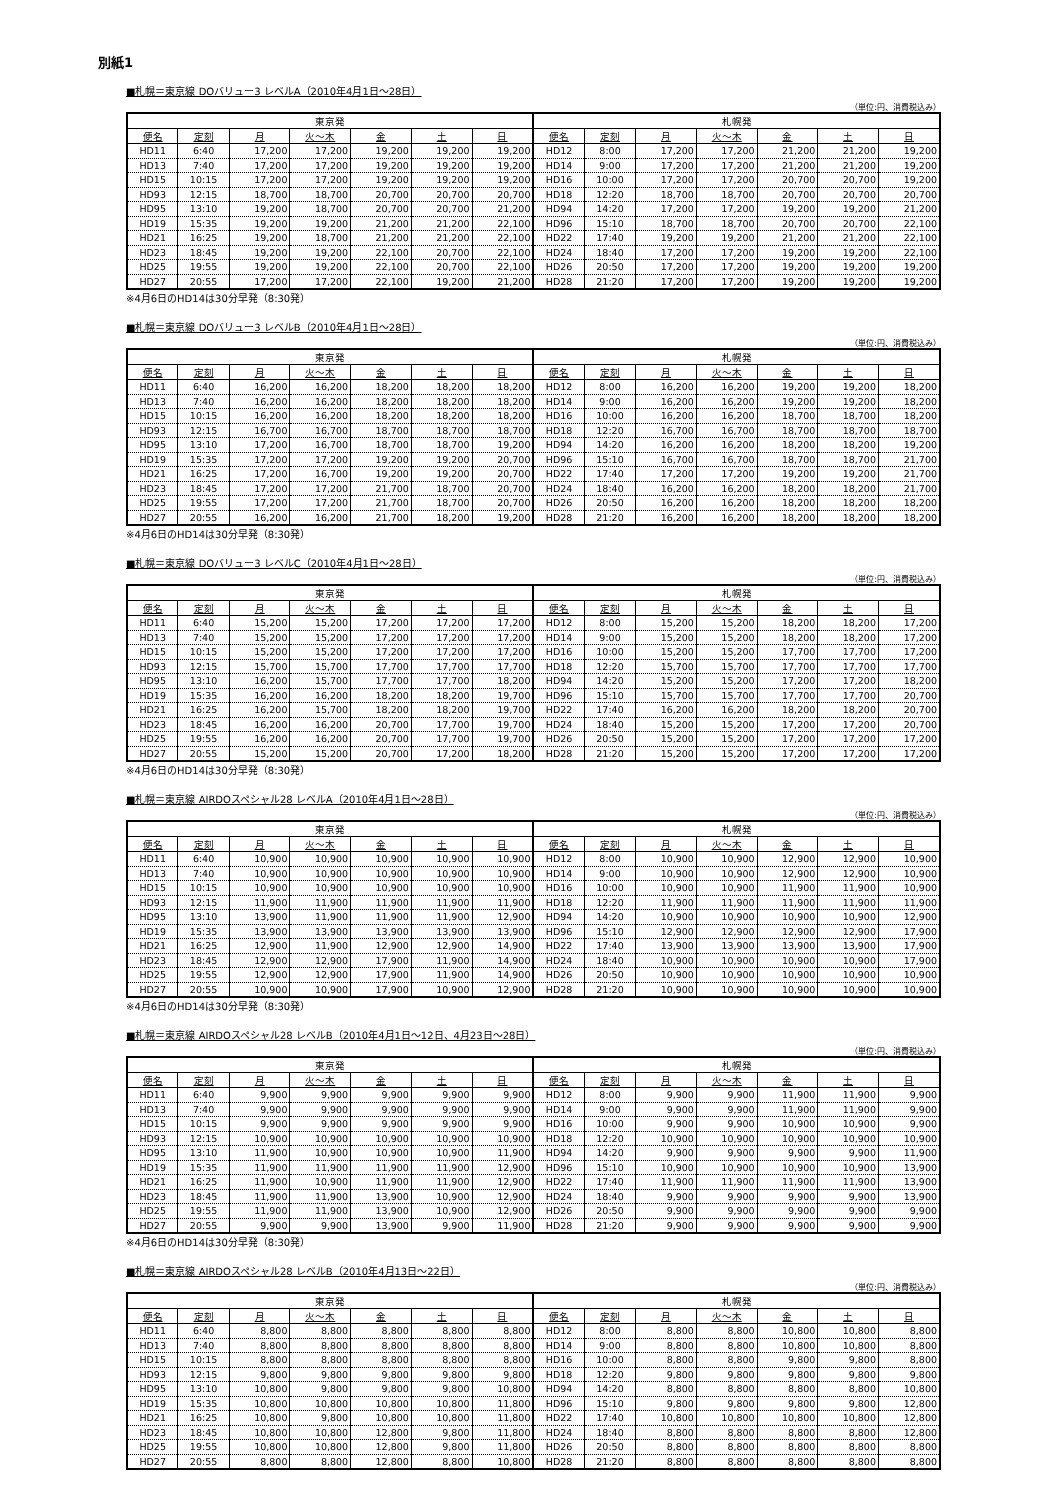別紙1
■札幌＝東京線 DOバリュー3 レベルA（2010年4月1日～28日）
（単位:円、消費税込み）
| 東京発 | | | | | | | 札幌発 | | | | | | |
| --- | --- | --- | --- | --- | --- | --- | --- | --- | --- | --- | --- | --- | --- |
| 便名 | 定刻 | 月 | 火～木 | 金 | 土 | 日 | 便名 | 定刻 | 月 | 火～木 | 金 | 土 | 日 |
| HD11 | 6:40 | 17,200 | 17,200 | 19,200 | 19,200 | 19,200 | HD12 | 8:00 | 17,200 | 17,200 | 21,200 | 21,200 | 19,200 |
| HD13 | 7:40 | 17,200 | 17,200 | 19,200 | 19,200 | 19,200 | HD14 | 9:00 | 17,200 | 17,200 | 21,200 | 21,200 | 19,200 |
| HD15 | 10:15 | 17,200 | 17,200 | 19,200 | 19,200 | 19,200 | HD16 | 10:00 | 17,200 | 17,200 | 20,700 | 20,700 | 19,200 |
| HD93 | 12:15 | 18,700 | 18,700 | 20,700 | 20,700 | 20,700 | HD18 | 12:20 | 18,700 | 18,700 | 20,700 | 20,700 | 20,700 |
| HD95 | 13:10 | 19,200 | 18,700 | 20,700 | 20,700 | 21,200 | HD94 | 14:20 | 17,200 | 17,200 | 19,200 | 19,200 | 21,200 |
| HD19 | 15:35 | 19,200 | 19,200 | 21,200 | 21,200 | 22,100 | HD96 | 15:10 | 18,700 | 18,700 | 20,700 | 20,700 | 22,100 |
| HD21 | 16:25 | 19,200 | 18,700 | 21,200 | 21,200 | 22,100 | HD22 | 17:40 | 19,200 | 19,200 | 21,200 | 21,200 | 22,100 |
| HD23 | 18:45 | 19,200 | 19,200 | 22,100 | 20,700 | 22,100 | HD24 | 18:40 | 17,200 | 17,200 | 19,200 | 19,200 | 22,100 |
| HD25 | 19:55 | 19,200 | 19,200 | 22,100 | 20,700 | 22,100 | HD26 | 20:50 | 17,200 | 17,200 | 19,200 | 19,200 | 19,200 |
| HD27 | 20:55 | 17,200 | 17,200 | 22,100 | 19,200 | 21,200 | HD28 | 21:20 | 17,200 | 17,200 | 19,200 | 19,200 | 19,200 |
※4月6日のHD14は30分早発（8:30発）
■札幌＝東京線 DOバリュー3 レベルB（2010年4月1日～28日）
（単位:円、消費税込み）
| 東京発 | | | | | | | 札幌発 | | | | | | |
| --- | --- | --- | --- | --- | --- | --- | --- | --- | --- | --- | --- | --- | --- |
| 便名 | 定刻 | 月 | 火～木 | 金 | 土 | 日 | 便名 | 定刻 | 月 | 火～木 | 金 | 土 | 日 |
| HD11 | 6:40 | 16,200 | 16,200 | 18,200 | 18,200 | 18,200 | HD12 | 8:00 | 16,200 | 16,200 | 19,200 | 19,200 | 18,200 |
| HD13 | 7:40 | 16,200 | 16,200 | 18,200 | 18,200 | 18,200 | HD14 | 9:00 | 16,200 | 16,200 | 19,200 | 19,200 | 18,200 |
| HD15 | 10:15 | 16,200 | 16,200 | 18,200 | 18,200 | 18,200 | HD16 | 10:00 | 16,200 | 16,200 | 18,700 | 18,700 | 18,200 |
| HD93 | 12:15 | 16,700 | 16,700 | 18,700 | 18,700 | 18,700 | HD18 | 12:20 | 16,700 | 16,700 | 18,700 | 18,700 | 18,700 |
| HD95 | 13:10 | 17,200 | 16,700 | 18,700 | 18,700 | 19,200 | HD94 | 14:20 | 16,200 | 16,200 | 18,200 | 18,200 | 19,200 |
| HD19 | 15:35 | 17,200 | 17,200 | 19,200 | 19,200 | 20,700 | HD96 | 15:10 | 16,700 | 16,700 | 18,700 | 18,700 | 21,700 |
| HD21 | 16:25 | 17,200 | 16,700 | 19,200 | 19,200 | 20,700 | HD22 | 17:40 | 17,200 | 17,200 | 19,200 | 19,200 | 21,700 |
| HD23 | 18:45 | 17,200 | 17,200 | 21,700 | 18,700 | 20,700 | HD24 | 18:40 | 16,200 | 16,200 | 18,200 | 18,200 | 21,700 |
| HD25 | 19:55 | 17,200 | 17,200 | 21,700 | 18,700 | 20,700 | HD26 | 20:50 | 16,200 | 16,200 | 18,200 | 18,200 | 18,200 |
| HD27 | 20:55 | 16,200 | 16,200 | 21,700 | 18,200 | 19,200 | HD28 | 21:20 | 16,200 | 16,200 | 18,200 | 18,200 | 18,200 |
※4月6日のHD14は30分早発（8:30発）
■札幌＝東京線 DOバリュー3 レベルC（2010年4月1日～28日）
（単位:円、消費税込み）
| 東京発 | | | | | | | 札幌発 | | | | | | |
| --- | --- | --- | --- | --- | --- | --- | --- | --- | --- | --- | --- | --- | --- |
| 便名 | 定刻 | 月 | 火～木 | 金 | 土 | 日 | 便名 | 定刻 | 月 | 火～木 | 金 | 土 | 日 |
| HD11 | 6:40 | 15,200 | 15,200 | 17,200 | 17,200 | 17,200 | HD12 | 8:00 | 15,200 | 15,200 | 18,200 | 18,200 | 17,200 |
| HD13 | 7:40 | 15,200 | 15,200 | 17,200 | 17,200 | 17,200 | HD14 | 9:00 | 15,200 | 15,200 | 18,200 | 18,200 | 17,200 |
| HD15 | 10:15 | 15,200 | 15,200 | 17,200 | 17,200 | 17,200 | HD16 | 10:00 | 15,200 | 15,200 | 17,700 | 17,700 | 17,200 |
| HD93 | 12:15 | 15,700 | 15,700 | 17,700 | 17,700 | 17,700 | HD18 | 12:20 | 15,700 | 15,700 | 17,700 | 17,700 | 17,700 |
| HD95 | 13:10 | 16,200 | 15,700 | 17,700 | 17,700 | 18,200 | HD94 | 14:20 | 15,200 | 15,200 | 17,200 | 17,200 | 18,200 |
| HD19 | 15:35 | 16,200 | 16,200 | 18,200 | 18,200 | 19,700 | HD96 | 15:10 | 15,700 | 15,700 | 17,700 | 17,700 | 20,700 |
| HD21 | 16:25 | 16,200 | 15,700 | 18,200 | 18,200 | 19,700 | HD22 | 17:40 | 16,200 | 16,200 | 18,200 | 18,200 | 20,700 |
| HD23 | 18:45 | 16,200 | 16,200 | 20,700 | 17,700 | 19,700 | HD24 | 18:40 | 15,200 | 15,200 | 17,200 | 17,200 | 20,700 |
| HD25 | 19:55 | 16,200 | 16,200 | 20,700 | 17,700 | 19,700 | HD26 | 20:50 | 15,200 | 15,200 | 17,200 | 17,200 | 17,200 |
| HD27 | 20:55 | 15,200 | 15,200 | 20,700 | 17,200 | 18,200 | HD28 | 21:20 | 15,200 | 15,200 | 17,200 | 17,200 | 17,200 |
※4月6日のHD14は30分早発（8:30発）
■札幌＝東京線 AIRDOスペシャル28 レベルA（2010年4月1日～28日）
（単位:円、消費税込み）
| 東京発 | | | | | | | 札幌発 | | | | | | |
| --- | --- | --- | --- | --- | --- | --- | --- | --- | --- | --- | --- | --- | --- |
| 便名 | 定刻 | 月 | 火～木 | 金 | 土 | 日 | 便名 | 定刻 | 月 | 火～木 | 金 | 土 | 日 |
| HD11 | 6:40 | 10,900 | 10,900 | 10,900 | 10,900 | 10,900 | HD12 | 8:00 | 10,900 | 10,900 | 12,900 | 12,900 | 10,900 |
| HD13 | 7:40 | 10,900 | 10,900 | 10,900 | 10,900 | 10,900 | HD14 | 9:00 | 10,900 | 10,900 | 12,900 | 12,900 | 10,900 |
| HD15 | 10:15 | 10,900 | 10,900 | 10,900 | 10,900 | 10,900 | HD16 | 10:00 | 10,900 | 10,900 | 11,900 | 11,900 | 10,900 |
| HD93 | 12:15 | 11,900 | 11,900 | 11,900 | 11,900 | 11,900 | HD18 | 12:20 | 11,900 | 11,900 | 11,900 | 11,900 | 11,900 |
| HD95 | 13:10 | 13,900 | 11,900 | 11,900 | 11,900 | 12,900 | HD94 | 14:20 | 10,900 | 10,900 | 10,900 | 10,900 | 12,900 |
| HD19 | 15:35 | 13,900 | 13,900 | 13,900 | 13,900 | 13,900 | HD96 | 15:10 | 12,900 | 12,900 | 12,900 | 12,900 | 17,900 |
| HD21 | 16:25 | 12,900 | 11,900 | 12,900 | 12,900 | 14,900 | HD22 | 17:40 | 13,900 | 13,900 | 13,900 | 13,900 | 17,900 |
| HD23 | 18:45 | 12,900 | 12,900 | 17,900 | 11,900 | 14,900 | HD24 | 18:40 | 10,900 | 10,900 | 10,900 | 10,900 | 17,900 |
| HD25 | 19:55 | 12,900 | 12,900 | 17,900 | 11,900 | 14,900 | HD26 | 20:50 | 10,900 | 10,900 | 10,900 | 10,900 | 10,900 |
| HD27 | 20:55 | 10,900 | 10,900 | 17,900 | 10,900 | 12,900 | HD28 | 21:20 | 10,900 | 10,900 | 10,900 | 10,900 | 10,900 |
※4月6日のHD14は30分早発（8:30発）
■札幌＝東京線 AIRDOスペシャル28 レベルB（2010年4月1日～12日、4月23日～28日）
（単位:円、消費税込み）
| 東京発 | | | | | | | 札幌発 | | | | | | |
| --- | --- | --- | --- | --- | --- | --- | --- | --- | --- | --- | --- | --- | --- |
| 便名 | 定刻 | 月 | 火～木 | 金 | 土 | 日 | 便名 | 定刻 | 月 | 火～木 | 金 | 土 | 日 |
| HD11 | 6:40 | 9,900 | 9,900 | 9,900 | 9,900 | 9,900 | HD12 | 8:00 | 9,900 | 9,900 | 11,900 | 11,900 | 9,900 |
| HD13 | 7:40 | 9,900 | 9,900 | 9,900 | 9,900 | 9,900 | HD14 | 9:00 | 9,900 | 9,900 | 11,900 | 11,900 | 9,900 |
| HD15 | 10:15 | 9,900 | 9,900 | 9,900 | 9,900 | 9,900 | HD16 | 10:00 | 9,900 | 9,900 | 10,900 | 10,900 | 9,900 |
| HD93 | 12:15 | 10,900 | 10,900 | 10,900 | 10,900 | 10,900 | HD18 | 12:20 | 10,900 | 10,900 | 10,900 | 10,900 | 10,900 |
| HD95 | 13:10 | 11,900 | 10,900 | 10,900 | 10,900 | 11,900 | HD94 | 14:20 | 9,900 | 9,900 | 9,900 | 9,900 | 11,900 |
| HD19 | 15:35 | 11,900 | 11,900 | 11,900 | 11,900 | 12,900 | HD96 | 15:10 | 10,900 | 10,900 | 10,900 | 10,900 | 13,900 |
| HD21 | 16:25 | 11,900 | 10,900 | 11,900 | 11,900 | 12,900 | HD22 | 17:40 | 11,900 | 11,900 | 11,900 | 11,900 | 13,900 |
| HD23 | 18:45 | 11,900 | 11,900 | 13,900 | 10,900 | 12,900 | HD24 | 18:40 | 9,900 | 9,900 | 9,900 | 9,900 | 13,900 |
| HD25 | 19:55 | 11,900 | 11,900 | 13,900 | 10,900 | 12,900 | HD26 | 20:50 | 9,900 | 9,900 | 9,900 | 9,900 | 9,900 |
| HD27 | 20:55 | 9,900 | 9,900 | 13,900 | 9,900 | 11,900 | HD28 | 21:20 | 9,900 | 9,900 | 9,900 | 9,900 | 9,900 |
※4月6日のHD14は30分早発（8:30発）
■札幌＝東京線 AIRDOスペシャル28 レベルB（2010年4月13日～22日）
（単位:円、消費税込み）
| 東京発 | | | | | | | 札幌発 | | | | | | |
| --- | --- | --- | --- | --- | --- | --- | --- | --- | --- | --- | --- | --- | --- |
| 便名 | 定刻 | 月 | 火～木 | 金 | 土 | 日 | 便名 | 定刻 | 月 | 火～木 | 金 | 土 | 日 |
| HD11 | 6:40 | 8,800 | 8,800 | 8,800 | 8,800 | 8,800 | HD12 | 8:00 | 8,800 | 8,800 | 10,800 | 10,800 | 8,800 |
| HD13 | 7:40 | 8,800 | 8,800 | 8,800 | 8,800 | 8,800 | HD14 | 9:00 | 8,800 | 8,800 | 10,800 | 10,800 | 8,800 |
| HD15 | 10:15 | 8,800 | 8,800 | 8,800 | 8,800 | 8,800 | HD16 | 10:00 | 8,800 | 8,800 | 9,800 | 9,800 | 8,800 |
| HD93 | 12:15 | 9,800 | 9,800 | 9,800 | 9,800 | 9,800 | HD18 | 12:20 | 9,800 | 9,800 | 9,800 | 9,800 | 9,800 |
| HD95 | 13:10 | 10,800 | 9,800 | 9,800 | 9,800 | 10,800 | HD94 | 14:20 | 8,800 | 8,800 | 8,800 | 8,800 | 10,800 |
| HD19 | 15:35 | 10,800 | 10,800 | 10,800 | 10,800 | 11,800 | HD96 | 15:10 | 9,800 | 9,800 | 9,800 | 9,800 | 12,800 |
| HD21 | 16:25 | 10,800 | 9,800 | 10,800 | 10,800 | 11,800 | HD22 | 17:40 | 10,800 | 10,800 | 10,800 | 10,800 | 12,800 |
| HD23 | 18:45 | 10,800 | 10,800 | 12,800 | 9,800 | 11,800 | HD24 | 18:40 | 8,800 | 8,800 | 8,800 | 8,800 | 12,800 |
| HD25 | 19:55 | 10,800 | 10,800 | 12,800 | 9,800 | 11,800 | HD26 | 20:50 | 8,800 | 8,800 | 8,800 | 8,800 | 8,800 |
| HD27 | 20:55 | 8,800 | 8,800 | 12,800 | 8,800 | 10,800 | HD28 | 21:20 | 8,800 | 8,800 | 8,800 | 8,800 | 8,800 |